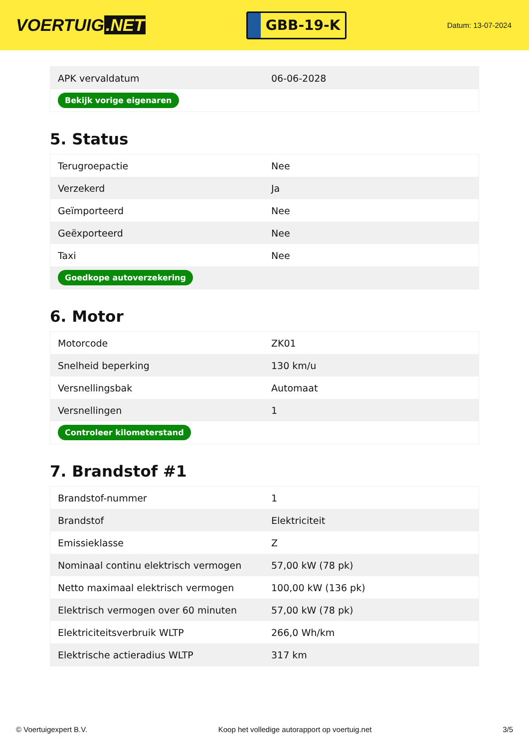VOERTUIG.NET
GBB-19-K
Datum: 13-07-2024
| APK vervaldatum | 06-06-2028 |
| Bekijk vorige eigenaren | |
5. Status
| Terugroepactie | Nee |
| Verzekerd | Ja |
| Geïmporteerd | Nee |
| Geëxporteerd | Nee |
| Taxi | Nee |
| Goedkope autoverzekering | |
6. Motor
| Motorcode | ZK01 |
| Snelheid beperking | 130 km/u |
| Versnellingsbak | Automaat |
| Versnellingen | 1 |
| Controleer kilometerstand | |
7. Brandstof #1
| Brandstof-nummer | 1 |
| Brandstof | Elektriciteit |
| Emissieklasse | Z |
| Nominaal continu elektrisch vermogen | 57,00 kW (78 pk) |
| Netto maximaal elektrisch vermogen | 100,00 kW (136 pk) |
| Elektrisch vermogen over 60 minuten | 57,00 kW (78 pk) |
| Elektriciteitsverbruik WLTP | 266,0 Wh/km |
| Elektrische actieradius WLTP | 317 km |
© Voertuigexpert B.V. Koop het volledige autorapport op voertuig.net 3/5